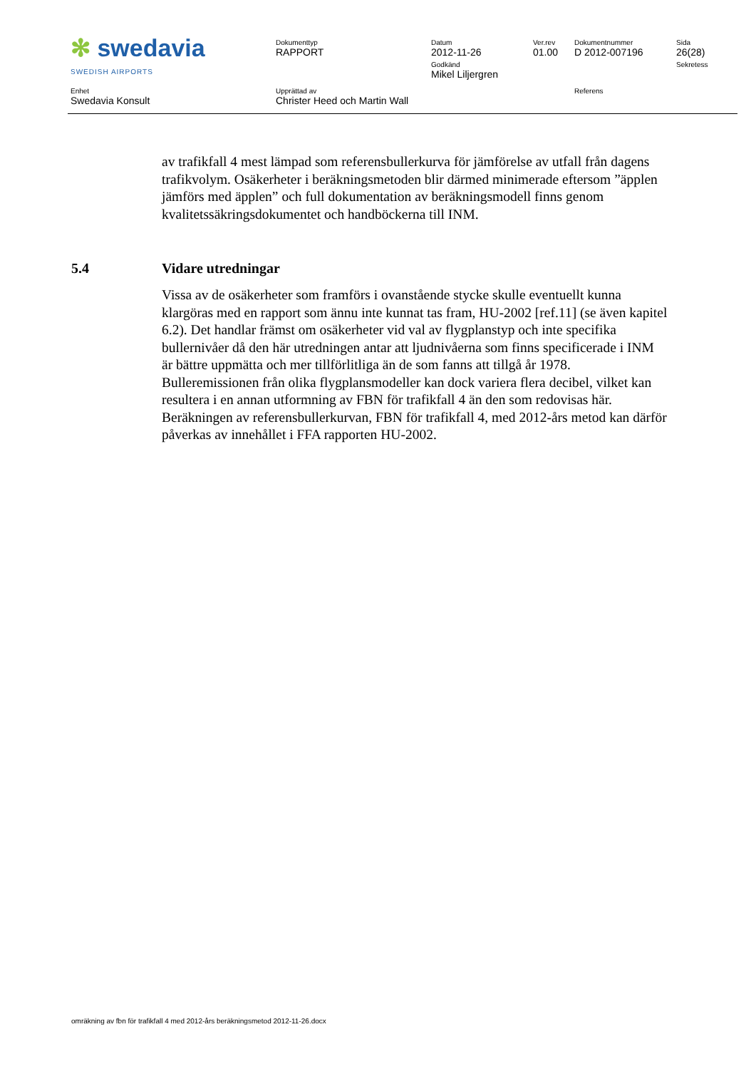| ✻ swedavia SWEDISH AIRPORTS | Dokumenttyp RAPPORT | Datum 2012-11-26 Godkänd Mikel Liljergren | Ver.rev 01.00 | Dokumentnummer D 2012-007196 | Sida 26(28) Sekretess |
| Enhet Swedavia Konsult | Upprättad av Christer Heed och Martin Wall | | | Referens | |
av trafikfall 4 mest lämpad som referensbullerkurva för jämförelse av utfall från dagens trafikvolym. Osäkerheter i beräkningsmetoden blir därmed minimerade eftersom ”äpplen jämförs med äpplen” och full dokumentation av beräkningsmodell finns genom kvalitetssäkringsdokumentet och handböckerna till INM.
5.4 Vidare utredningar
Vissa av de osäkerheter som framförs i ovanstående stycke skulle eventuellt kunna klargöras med en rapport som ännu inte kunnat tas fram, HU-2002 [ref.11] (se även kapitel 6.2). Det handlar främst om osäkerheter vid val av flygplanstyp och inte specifika bullernivåer då den här utredningen antar att ljudnivåerna som finns specificerade i INM är bättre uppmätta och mer tillförlitliga än de som fanns att tillgå år 1978. Bulleremissionen från olika flygplansmodeller kan dock variera flera decibel, vilket kan resultera i en annan utformning av FBN för trafikfall 4 än den som redovisas här. Beräkningen av referensbullerkurvan, FBN för trafikfall 4, med 2012-års metod kan därför påverkas av innehållet i FFA rapporten HU-2002.
omräkning av fbn för trafikfall 4 med 2012-års beräkningsmetod 2012-11-26.docx